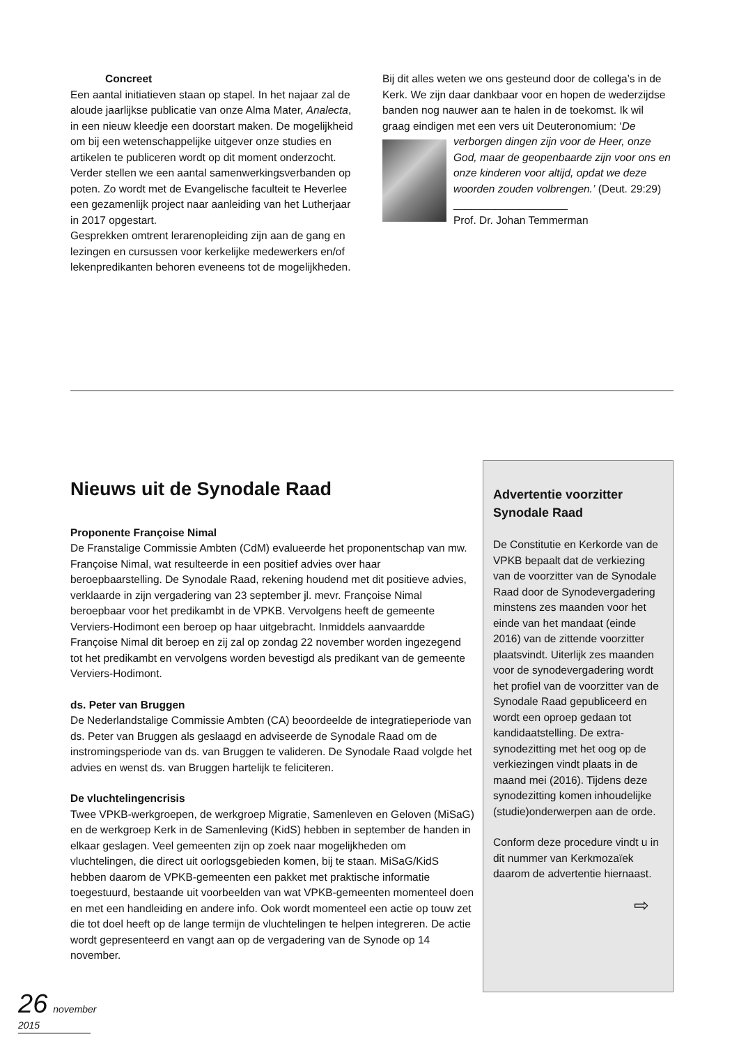Concreet
Een aantal initiatieven staan op stapel. In het najaar zal de aloude jaarlijkse publicatie van onze Alma Mater, Analecta, in een nieuw kleedje een doorstart maken. De mogelijkheid om bij een wetenschappelijke uitgever onze studies en artikelen te publiceren wordt op dit moment onderzocht.
Verder stellen we een aantal samenwerkingsverbanden op poten. Zo wordt met de Evangelische faculteit te Heverlee een gezamenlijk project naar aanleiding van het Lutherjaar in 2017 opgestart.
Gesprekken omtrent lerarenopleiding zijn aan de gang en lezingen en cursussen voor kerkelijke medewerkers en/of lekenpredikanten behoren eveneens tot de mogelijkheden.
Bij dit alles weten we ons gesteund door de collega’s in de Kerk. We zijn daar dankbaar voor en hopen de wederzijdse banden nog nauwer aan te halen in de toekomst. Ik wil graag eindigen met een vers uit Deuteronomium: ‘De verborgen dingen zijn voor de
Heer, onze God, maar de geopenbaarde zijn voor ons en onze kinderen voor altijd, opdat we deze woorden zouden volbrengen.’ (Deut. 29:29)
___________________
Prof. Dr. Johan Temmerman
Nieuws uit de Synodale Raad
Proponente Françoise Nimal
De Franstalige Commissie Ambten (CdM) evalueerde het proponentschap van mw. Françoise Nimal, wat resulteerde in een positief advies over haar beroepbaarstelling. De Synodale Raad, rekening houdend met dit positieve advies, verklaarde in zijn vergadering van 23 september jl. mevr. Françoise Nimal beroepbaar voor het predikambt in de VPKB. Vervolgens heeft de gemeente Verviers-Hodimont een beroep op haar uitgebracht. Inmiddels aanvaardde Françoise Nimal dit beroep en zij zal op zondag 22 november worden ingezegend tot het predikambt en vervolgens worden bevestigd als predikant van de gemeente Verviers-Hodimont.
ds. Peter van Bruggen
De Nederlandstalige Commissie Ambten (CA) beoordeelde de integratieperiode van ds. Peter van Bruggen als geslaagd en adviseerde de Synodale Raad om de instromingsperiode van ds. van Bruggen te valideren. De Synodale Raad volgde het advies en wenst ds. van Bruggen hartelijk te feliciteren.
De vluchtelingencrisis
Twee VPKB-werkgroepen, de werkgroep Migratie, Samenleven en Geloven (MiSaG) en de werkgroep Kerk in de Samenleving (KidS) hebben in september de handen in elkaar geslagen. Veel gemeenten zijn op zoek naar mogelijkheden om vluchtelingen, die direct uit oorlogsgebieden komen, bij te staan. MiSaG/KidS hebben daarom de VPKB-gemeenten een pakket met praktische informatie toegestuurd, bestaande uit voorbeelden van wat VPKB-gemeenten momenteel doen en met een handleiding en andere info. Ook wordt momenteel een actie op touw zet die tot doel heeft op de lange termijn de vluchtelingen te helpen integreren. De actie wordt gepresenteerd en vangt aan op de vergadering van de Synode op 14 november.
Advertentie voorzitter Synodale Raad
De Constitutie en Kerkorde van de VPKB bepaalt dat de verkiezing van de voorzitter van de Synodale Raad door de Synodevergadering minstens zes maanden voor het einde van het mandaat (einde 2016) van de zittende voorzitter plaatsvindt. Uiterlijk zes maanden voor de synodevergadering wordt het profiel van de voorzitter van de Synodale Raad gepubliceerd en wordt een oproep gedaan tot kandidaatstelling. De extra-synodezitting met het oog op de verkiezingen vindt plaats in de maand mei (2016). Tijdens deze synodezitting komen inhoudelijke (studie)onderwerpen aan de orde.
Conform deze procedure vindt u in dit nummer van Kerkmozaïek daarom de advertentie hiernaast.
⇨
26 november 2015